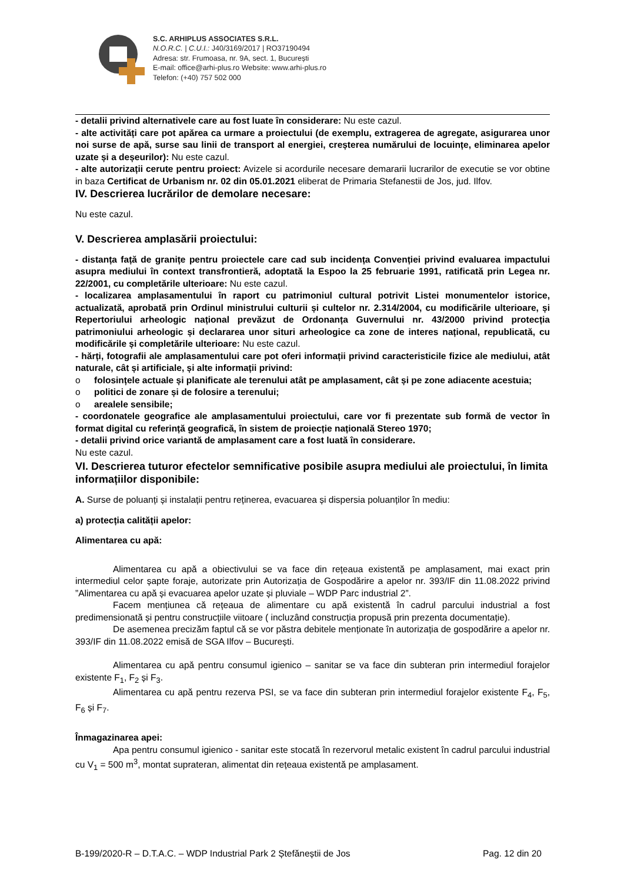S.C. ARHIPLUS ASSOCIATES S.R.L.
N.O.R.C. | C.U.I.: J40/3169/2017 | RO37190494
Adresa: str. Frumoasa, nr. 9A, sect. 1, București
E-mail: office@arhi-plus.ro Website: www.arhi-plus.ro
Telefon: (+40) 757 502 000
- detalii privind alternativele care au fost luate în considerare: Nu este cazul.
- alte activități care pot apărea ca urmare a proiectului (de exemplu, extragerea de agregate, asigurarea unor noi surse de apă, surse sau linii de transport al energiei, creșterea numărului de locuințe, eliminarea apelor uzate și a deșeurilor): Nu este cazul.
- alte autorizații cerute pentru proiect: Avizele si acordurile necesare demararii lucrarilor de executie se vor obtine in baza Certificat de Urbanism nr. 02 din 05.01.2021 eliberat de Primaria Stefanestii de Jos, jud. Ilfov.
IV. Descrierea lucrărilor de demolare necesare:
Nu este cazul.
V. Descrierea amplasării proiectului:
- distanța față de granițe pentru proiectele care cad sub incidența Convenției privind evaluarea impactului asupra mediului în context transfrontieră, adoptată la Espoo la 25 februarie 1991, ratificată prin Legea nr. 22/2001, cu completările ulterioare: Nu este cazul.
- localizarea amplasamentului în raport cu patrimoniul cultural potrivit Listei monumentelor istorice, actualizată, aprobată prin Ordinul ministrului culturii și cultelor nr. 2.314/2004, cu modificările ulterioare, și Repertoriului arheologic național prevăzut de Ordonanța Guvernului nr. 43/2000 privind protecția patrimoniului arheologic și declararea unor situri arheologice ca zone de interes național, republicată, cu modificările și completările ulterioare: Nu este cazul.
- hărți, fotografii ale amplasamentului care pot oferi informații privind caracteristicile fizice ale mediului, atât naturale, cât și artificiale, și alte informații privind:
o folosințele actuale și planificate ale terenului atât pe amplasament, cât și pe zone adiacente acestuia;
o politici de zonare și de folosire a terenului;
o arealele sensibile;
- coordonatele geografice ale amplasamentului proiectului, care vor fi prezentate sub formă de vector în format digital cu referință geografică, în sistem de proiecție națională Stereo 1970;
- detalii privind orice variantă de amplasament care a fost luată în considerare.
Nu este cazul.
VI. Descrierea tuturor efectelor semnificative posibile asupra mediului ale proiectului, în limita informațiilor disponibile:
A. Surse de poluanți și instalații pentru reținerea, evacuarea și dispersia poluanților în mediu:
a) protecția calității apelor:
Alimentarea cu apă:
Alimentarea cu apă a obiectivului se va face din rețeaua existentă pe amplasament, mai exact prin intermediul celor șapte foraje, autorizate prin Autorizația de Gospodărire a apelor nr. 393/IF din 11.08.2022 privind ”Alimentarea cu apă și evacuarea apelor uzate și pluviale – WDP Parc industrial 2”.
Facem mențiunea că rețeaua de alimentare cu apă existentă în cadrul parcului industrial a fost predimensionată și pentru construcțiile viitoare ( incluzând construcția propusă prin prezenta documentație).
De asemenea precizăm faptul că se vor păstra debitele menționate în autorizația de gospodărire a apelor nr. 393/IF din 11.08.2022 emisă de SGA Ilfov – București.
Alimentarea cu apă pentru consumul igienico – sanitar se va face din subteran prin intermediul forajelor existente F<sub>1</sub>, F<sub>2</sub> și F<sub>3</sub>.
Alimentarea cu apă pentru rezerva PSI, se va face din subteran prin intermediul forajelor existente F<sub>4</sub>, F<sub>5</sub>, F<sub>6</sub> și F<sub>7</sub>.
Înmagazinarea apei:
Apa pentru consumul igienico - sanitar este stocată în rezervorul metalic existent în cadrul parcului industrial cu V<sub>1</sub> = 500 m<sup>3</sup>, montat suprateran, alimentat din rețeaua existentă pe amplasament.
B-199/2020-R – D.T.A.C. – WDP Industrial Park 2 Ștefăneștii de Jos Pag. 12 din 20